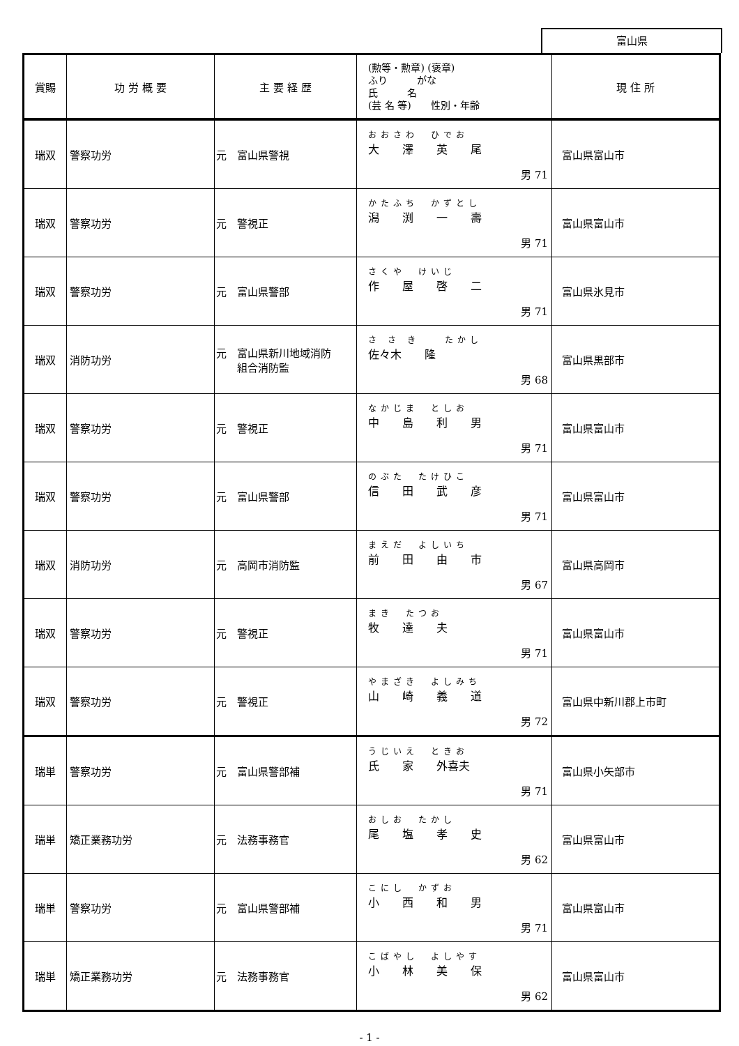富山県
| 賞賜 | 功 労 概 要 | 主 要 経 歴 | (勲等・勲章) (褒章) ふり がな 氏 名 (芸 名 等) 性別・年齢 | 現 住 所 |
| --- | --- | --- | --- | --- |
| 瑞双 | 警察功労 | 元 富山県警視 | おおさわ ひでお 大 澤 英 尾 男 71 | 富山県富山市 |
| 瑞双 | 警察功労 | 元 警視正 | かたふち かずとし 潟 渕 一 壽 男 71 | 富山県富山市 |
| 瑞双 | 警察功労 | 元 富山県警部 | さくや けいじ 作 屋 啓 二 男 71 | 富山県氷見市 |
| 瑞双 | 消防功労 | 元 富山県新川地域消防 組合消防監 | さ さ き たかし 佐々木 隆 男 68 | 富山県黒部市 |
| 瑞双 | 警察功労 | 元 警視正 | なかじま としお 中 島 利 男 男 71 | 富山県富山市 |
| 瑞双 | 警察功労 | 元 富山県警部 | のぶた たけひこ 信 田 武 彦 男 71 | 富山県富山市 |
| 瑞双 | 消防功労 | 元 高岡市消防監 | まえだ よしいち 前 田 由 市 男 67 | 富山県高岡市 |
| 瑞双 | 警察功労 | 元 警視正 | まき たつお 牧 達 夫 男 71 | 富山県富山市 |
| 瑞双 | 警察功労 | 元 警視正 | やまざき よしみち 山 崎 義 道 男 72 | 富山県中新川郡上市町 |
| 瑞単 | 警察功労 | 元 富山県警部補 | うじいえ ときお 氏 家 外喜夫 男 71 | 富山県小矢部市 |
| 瑞単 | 矯正業務功労 | 元 法務事務官 | おしお たかし 尾 塩 孝 史 男 62 | 富山県富山市 |
| 瑞単 | 警察功労 | 元 富山県警部補 | こにし かずお 小 西 和 男 男 71 | 富山県富山市 |
| 瑞単 | 矯正業務功労 | 元 法務事務官 | こばやし よしやす 小 林 美 保 男 62 | 富山県富山市 |
- 1 -